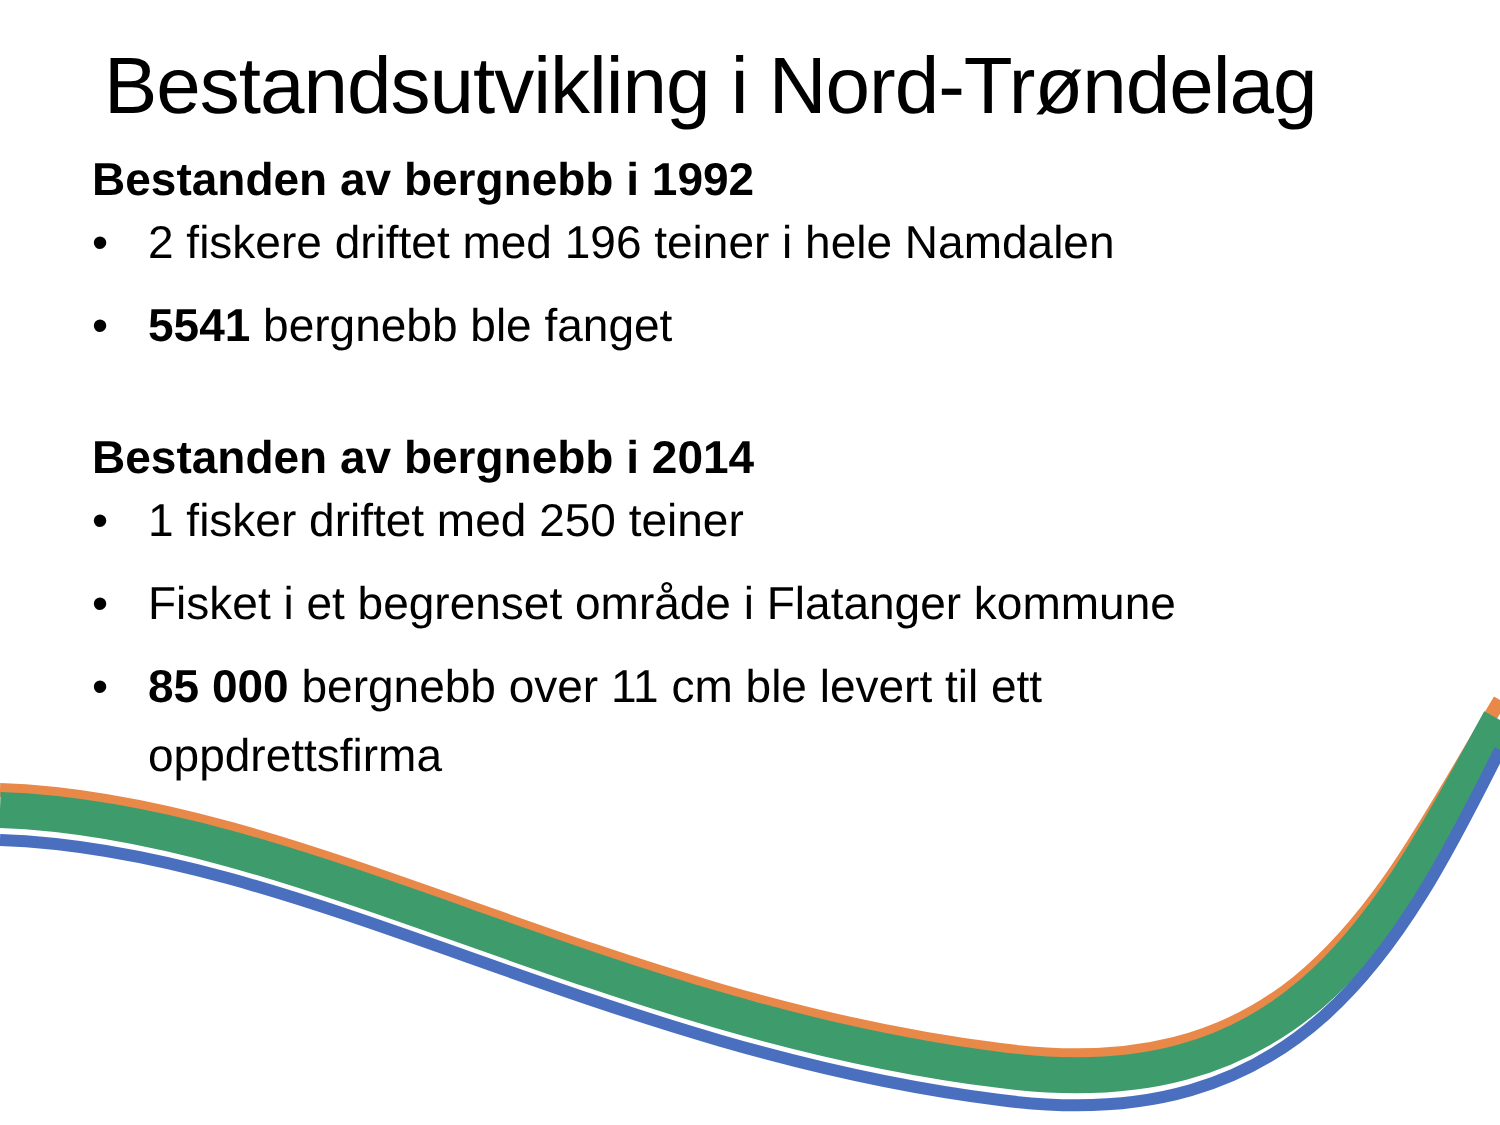Bestandsutvikling i Nord-Trøndelag
Bestanden av bergnebb i 1992
• 2 fiskere driftet med 196 teiner i hele Namdalen
• 5541 bergnebb ble fanget
Bestanden av bergnebb i 2014
• 1 fisker driftet med 250 teiner
• Fisket i et begrenset område i Flatanger kommune
• 85 000 bergnebb over 11 cm ble levert til ett
oppdrettsfirma